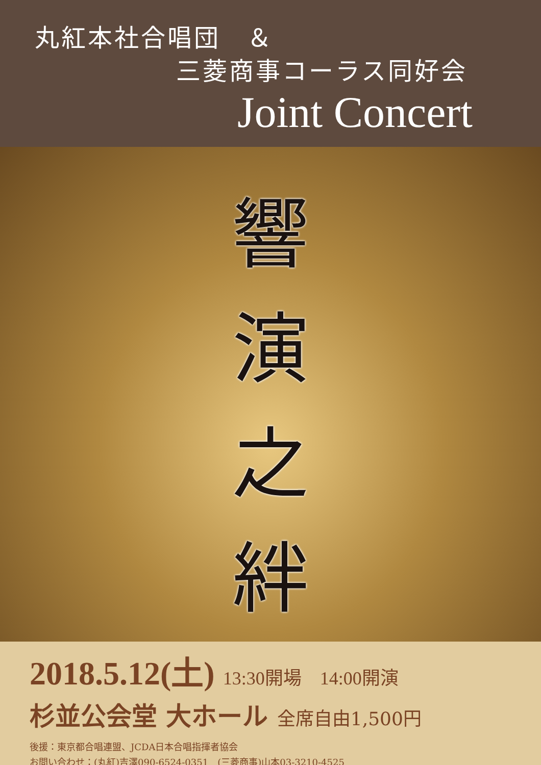丸紅本社合唱団　＆
三菱商事コーラス同好会
Joint Concert
響
演
之
絆
2018.5.12(土) 13:30開場　14:00開演
杉並公会堂 大ホール 全席自由1,500円
後援：東京都合唱連盟、JCDA日本合唱指揮者協会
お問い合わせ：(丸紅)吉澤090-6524-0351　(三菱商事)山本03-3210-4525